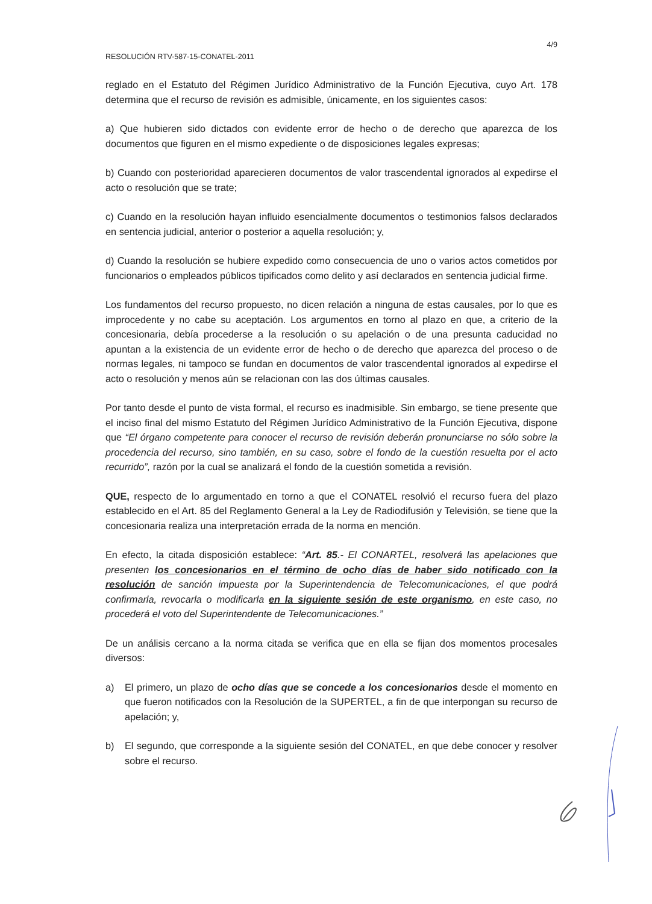RESOLUCIÓN RTV-587-15-CONATEL-2011 4/9
reglado en el Estatuto del Régimen Jurídico Administrativo de la Función Ejecutiva, cuyo Art. 178 determina que el recurso de revisión es admisible, únicamente, en los siguientes casos:
a) Que hubieren sido dictados con evidente error de hecho o de derecho que aparezca de los documentos que figuren en el mismo expediente o de disposiciones legales expresas;
b) Cuando con posterioridad aparecieren documentos de valor trascendental ignorados al expedirse el acto o resolución que se trate;
c) Cuando en la resolución hayan influido esencialmente documentos o testimonios falsos declarados en sentencia judicial, anterior o posterior a aquella resolución; y,
d) Cuando la resolución se hubiere expedido como consecuencia de uno o varios actos cometidos por funcionarios o empleados públicos tipificados como delito y así declarados en sentencia judicial firme.
Los fundamentos del recurso propuesto, no dicen relación a ninguna de estas causales, por lo que es improcedente y no cabe su aceptación. Los argumentos en torno al plazo en que, a criterio de la concesionaria, debía procederse a la resolución o su apelación o de una presunta caducidad no apuntan a la existencia de un evidente error de hecho o de derecho que aparezca del proceso o de normas legales, ni tampoco se fundan en documentos de valor trascendental ignorados al expedirse el acto o resolución y menos aún se relacionan con las dos últimas causales.
Por tanto desde el punto de vista formal, el recurso es inadmisible. Sin embargo, se tiene presente que el inciso final del mismo Estatuto del Régimen Jurídico Administrativo de la Función Ejecutiva, dispone que “El órgano competente para conocer el recurso de revisión deberán pronunciarse no sólo sobre la procedencia del recurso, sino también, en su caso, sobre el fondo de la cuestión resuelta por el acto recurrido”, razón por la cual se analizará el fondo de la cuestión sometida a revisión.
QUE, respecto de lo argumentado en torno a que el CONATEL resolvió el recurso fuera del plazo establecido en el Art. 85 del Reglamento General a la Ley de Radiodifusión y Televisión, se tiene que la concesionaria realiza una interpretación errada de la norma en mención.
En efecto, la citada disposición establece: “Art. 85.- El CONARTEL, resolverá las apelaciones que presenten los concesionarios en el término de ocho días de haber sido notificado con la resolución de sanción impuesta por la Superintendencia de Telecomunicaciones, el que podrá confirmarla, revocarla o modificarla en la siguiente sesión de este organismo, en este caso, no procederá el voto del Superintendente de Telecomunicaciones.”
De un análisis cercano a la norma citada se verifica que en ella se fijan dos momentos procesales diversos:
a) El primero, un plazo de ocho días que se concede a los concesionarios desde el momento en que fueron notificados con la Resolución de la SUPERTEL, a fin de que interpongan su recurso de apelación; y,
b) El segundo, que corresponde a la siguiente sesión del CONATEL, en que debe conocer y resolver sobre el recurso.